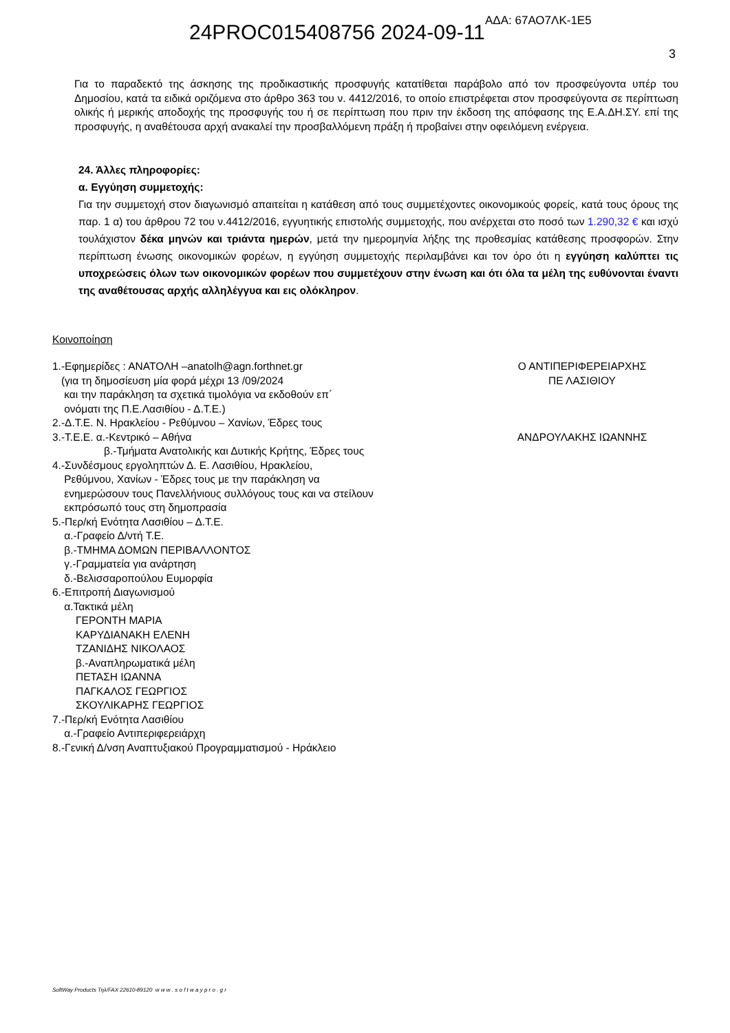24PROC015408756 2024-09-11 ΑΔΑ: 67ΑΟ7ΛΚ-1Ε5
3
Για το παραδεκτό της άσκησης της προδικαστικής προσφυγής κατατίθεται παράβολο από τον προσφεύγοντα υπέρ του Δημοσίου, κατά τα ειδικά οριζόμενα στο άρθρο 363 του ν. 4412/2016, το οποίο επιστρέφεται στον προσφεύγοντα σε περίπτωση ολικής ή μερικής αποδοχής της προσφυγής του ή σε περίπτωση που πριν την έκδοση της απόφασης της Ε.Α.ΔΗ.ΣΥ. επί της προσφυγής, η αναθέτουσα αρχή ανακαλεί την προσβαλλόμενη πράξη ή προβαίνει στην οφειλόμενη ενέργεια.
24. Άλλες πληροφορίες:
α. Εγγύηση συμμετοχής:
Για την συμμετοχή στον διαγωνισμό απαιτείται η κατάθεση από τους συμμετέχοντες οικονομικούς φορείς, κατά τους όρους της παρ. 1 α) του άρθρου 72 του ν.4412/2016, εγγυητικής επιστολής συμμετοχής, που ανέρχεται στο ποσό των 1.290,32 € και ισχύ τουλάχιστον δέκα μηνών και τριάντα ημερών, μετά την ημερομηνία λήξης της προθεσμίας κατάθεσης προσφορών. Στην περίπτωση ένωσης οικονομικών φορέων, η εγγύηση συμμετοχής περιλαμβάνει και τον όρο ότι η εγγύηση καλύπτει τις υποχρεώσεις όλων των οικονομικών φορέων που συμμετέχουν στην ένωση και ότι όλα τα μέλη της ευθύνονται έναντι της αναθέτουσας αρχής αλληλέγγυα και εις ολόκληρον.
Κοινοποίηση
1.-Εφημερίδες : ΑΝΑΤΟΛΗ –anatolh@agn.forthnet.gr
(για τη δημοσίευση μία φορά μέχρι 13 /09/2024
και την παράκληση τα σχετικά τιμολόγια να εκδοθούν επ΄
ονόματι της Π.Ε.Λασιθίου - Δ.Τ.Ε.)
2.-Δ.Τ.Ε. Ν. Ηρακλείου - Ρεθύμνου – Χανίων, Έδρες τους
3.-Τ.Ε.Ε. α.-Κεντρικό – Αθήνα
β.-Τμήματα Ανατολικής και Δυτικής Κρήτης, Έδρες τους
4.-Συνδέσμους εργοληπτών Δ. Ε. Λασιθίου, Ηρακλείου,
Ρεθύμνου, Χανίων - Έδρες τους με την παράκληση να
ενημερώσουν τους Πανελλήνιους συλλόγους τους και να στείλουν
εκπρόσωπό τους στη δημοπρασία
5.-Περ/κή Ενότητα Λασιθίου – Δ.Τ.Ε.
α.-Γραφείο Δ/ντή Τ.Ε.
β.-ΤΜΗΜΑ ΔΟΜΩΝ ΠΕΡΙΒΑΛΛΟΝΤΟΣ
γ.-Γραμματεία για ανάρτηση
δ.-Βελισσαροπούλου Ευμορφία
6.-Επιτροπή Διαγωνισμού
α.Τακτικά μέλη
ΓΕΡΟΝΤΗ ΜΑΡΙΑ
ΚΑΡΥΔΙΑΝΑΚΗ ΕΛΕΝΗ
ΤΖΑΝΙΔΗΣ ΝΙΚΟΛΑΟΣ
β.-Αναπληρωματικά μέλη
ΠΕΤΑΣΗ ΙΩΑΝΝΑ
ΠΑΓΚΑΛΟΣ ΓΕΩΡΓΙΟΣ
ΣΚΟΥΛΙΚΑΡΗΣ ΓΕΩΡΓΙΟΣ
7.-Περ/κή Ενότητα Λασιθίου
α.-Γραφείο Αντιπεριφερειάρχη
8.-Γενική Δ/νση Αναπτυξιακού Προγραμματισμού - Ηράκλειο
Ο ΑΝΤΙΠΕΡΙΦΕΡΕΙΑΡΧΗΣ
ΠΕ ΛΑΣΙΘΙΟΥ
ΑΝΔΡΟΥΛΑΚΗΣ ΙΩΑΝΝΗΣ
SoftWay Products Τηλ/FAX 22610-89120 w w w . s o f t w a y p r o . g r